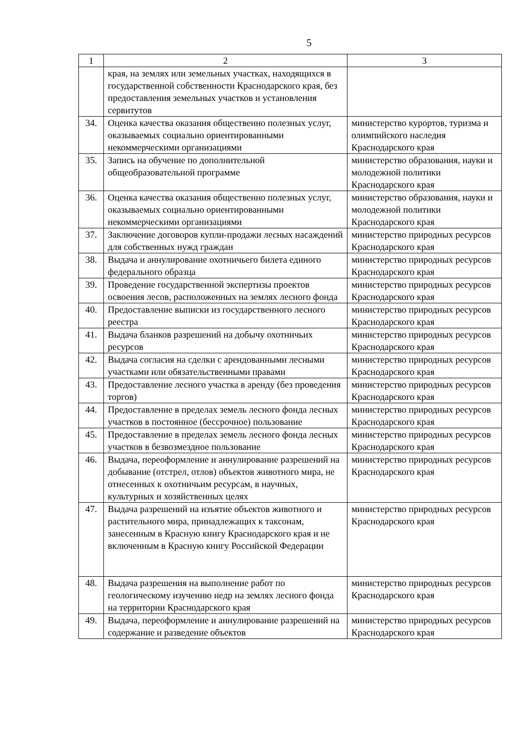5
| 1 | 2 | 3 |
| | края, на землях или земельных участках, находящихся в государственной собственности Краснодарского края, без предоставления земельных участков и установления сервитутов | |
| 34. | Оценка качества оказания общественно полезных услуг, оказываемых социально ориентированными некоммерческими организациями | министерство курортов, туризма и олимпийского наследия Краснодарского края |
| 35. | Запись на обучение по дополнительной общеобразовательной программе | министерство образования, науки и молодежной политики Краснодарского края |
| 36. | Оценка качества оказания общественно полезных услуг, оказываемых социально ориентированными некоммерческими организациями | министерство образования, науки и молодежной политики Краснодарского края |
| 37. | Заключение договоров купли-продажи лесных насаждений для собственных нужд граждан | министерство природных ресурсов Краснодарского края |
| 38. | Выдача и аннулирование охотничьего билета единого федерального образца | министерство природных ресурсов Краснодарского края |
| 39. | Проведение государственной экспертизы проектов освоения лесов, расположенных на землях лесного фонда | министерство природных ресурсов Краснодарского края |
| 40. | Предоставление выписки из государственного лесного реестра | министерство природных ресурсов Краснодарского края |
| 41. | Выдача бланков разрешений на добычу охотничьих ресурсов | министерство природных ресурсов Краснодарского края |
| 42. | Выдача согласия на сделки с арендованными лесными участками или обязательственными правами | министерство природных ресурсов Краснодарского края |
| 43. | Предоставление лесного участка в аренду (без проведения торгов) | министерство природных ресурсов Краснодарского края |
| 44. | Предоставление в пределах земель лесного фонда лесных участков в постоянное (бессрочное) пользование | министерство природных ресурсов Краснодарского края |
| 45. | Предоставление в пределах земель лесного фонда лесных участков в безвозмездное пользование | министерство природных ресурсов Краснодарского края |
| 46. | Выдача, переоформление и аннулирование разрешений на добывание (отстрел, отлов) объектов животного мира, не отнесенных к охотничьим ресурсам, в научных, культурных и хозяйственных целях | министерство природных ресурсов Краснодарского края |
| 47. | Выдача разрешений на изъятие объектов животного и растительного мира, принадлежащих к таксонам, занесенным в Красную книгу Краснодарского края и не включенным в Красную книгу Российской Федерации | министерство природных ресурсов Краснодарского края |
| 48. | Выдача разрешения на выполнение работ по геологическому изучению недр на землях лесного фонда на территории Краснодарского края | министерство природных ресурсов Краснодарского края |
| 49. | Выдача, переоформление и аннулирование разрешений на содержание и разведение объектов | министерство природных ресурсов Краснодарского края |